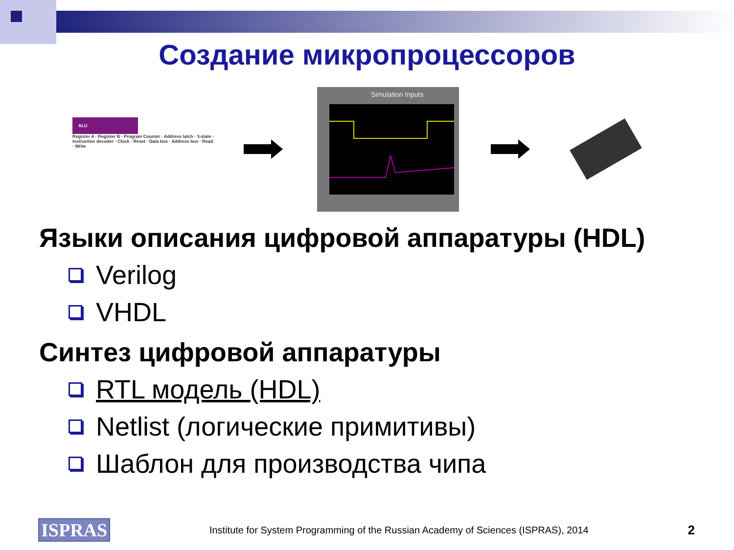Создание микропроцессоров
ALU
Register A · Register B · Program Counter · Address latch · 3-state · Instruction decoder · Clock · Reset · Data bus · Address bus · Read · Write
Simulation Inputs
Языки описания цифровой аппаратуры (HDL)
Verilog
VHDL
Синтез цифровой аппаратуры
RTL модель (HDL)
Netlist (логические примитивы)
Шаблон для производства чипа
ISPRAS Institute for System Programming of the Russian Academy of Sciences (ISPRAS), 2014 2